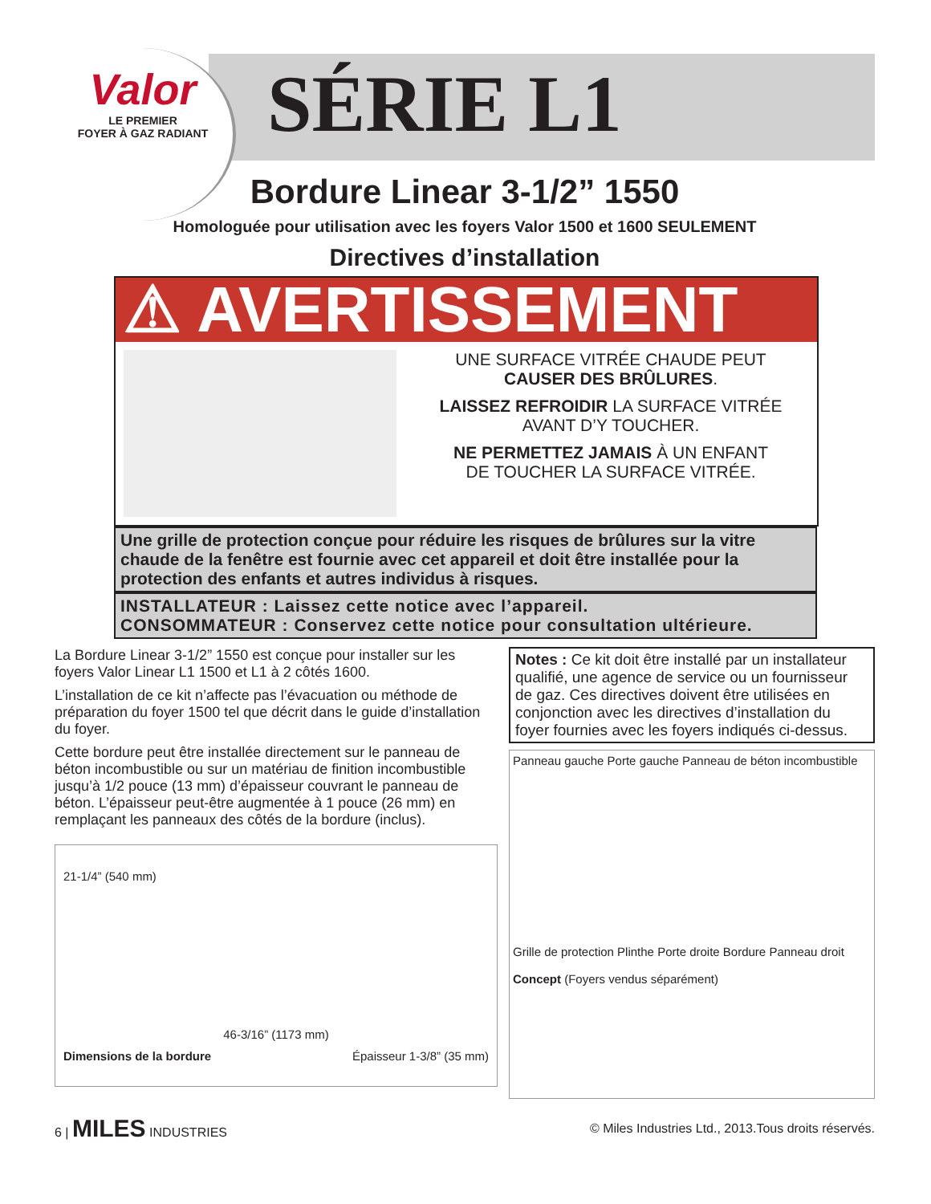Valor
LE PREMIER
FOYER À GAZ RADIANT
SÉRIE L1
Bordure Linear 3-1/2” 1550
Homologuée pour utilisation avec les foyers Valor 1500 et 1600 SEULEMENT
Directives d’installation
⚠ AVERTISSEMENT
UNE SURFACE VITRÉE CHAUDE PEUT
CAUSER DES BRÛLURES.
LAISSEZ REFROIDIR LA SURFACE VITRÉE
AVANT D’Y TOUCHER.
NE PERMETTEZ JAMAIS À UN ENFANT
DE TOUCHER LA SURFACE VITRÉE.
Une grille de protection conçue pour réduire les risques de brûlures sur la vitre chaude de la fenêtre est fournie avec cet appareil et doit être installée pour la protection des enfants et autres individus à risques.
INSTALLATEUR : Laissez cette notice avec l’appareil.
CONSOMMATEUR : Conservez cette notice pour consultation ultérieure.
La Bordure Linear 3-1/2” 1550 est conçue pour installer sur les foyers Valor Linear L1 1500 et L1 à 2 côtés 1600.
L’installation de ce kit n’affecte pas l’évacuation ou méthode de préparation du foyer 1500 tel que décrit dans le guide d’installation du foyer.
Cette bordure peut être installée directement sur le panneau de béton incombustible ou sur un matériau de finition incombustible jusqu’à 1/2 pouce (13 mm) d’épaisseur couvrant le panneau de béton. L’épaisseur peut-être augmentée à 1 pouce (26 mm) en remplaçant les panneaux des côtés de la bordure (inclus).
21-1/4” (540 mm)
46-3/16” (1173 mm)
Dimensions de la bordure Épaisseur 1-3/8” (35 mm)
Notes : Ce kit doit être installé par un installateur qualifié, une agence de service ou un fournisseur de gaz. Ces directives doivent être utilisées en conjonction avec les directives d’installation du foyer fournies avec les foyers indiqués ci-dessus.
Panneau gauche Porte gauche Panneau de béton incombustible
Grille de protection Plinthe Porte droite Bordure Panneau droit
Concept (Foyers vendus séparément)
6 | MILES INDUSTRIES © Miles Industries Ltd., 2013.Tous droits réservés.